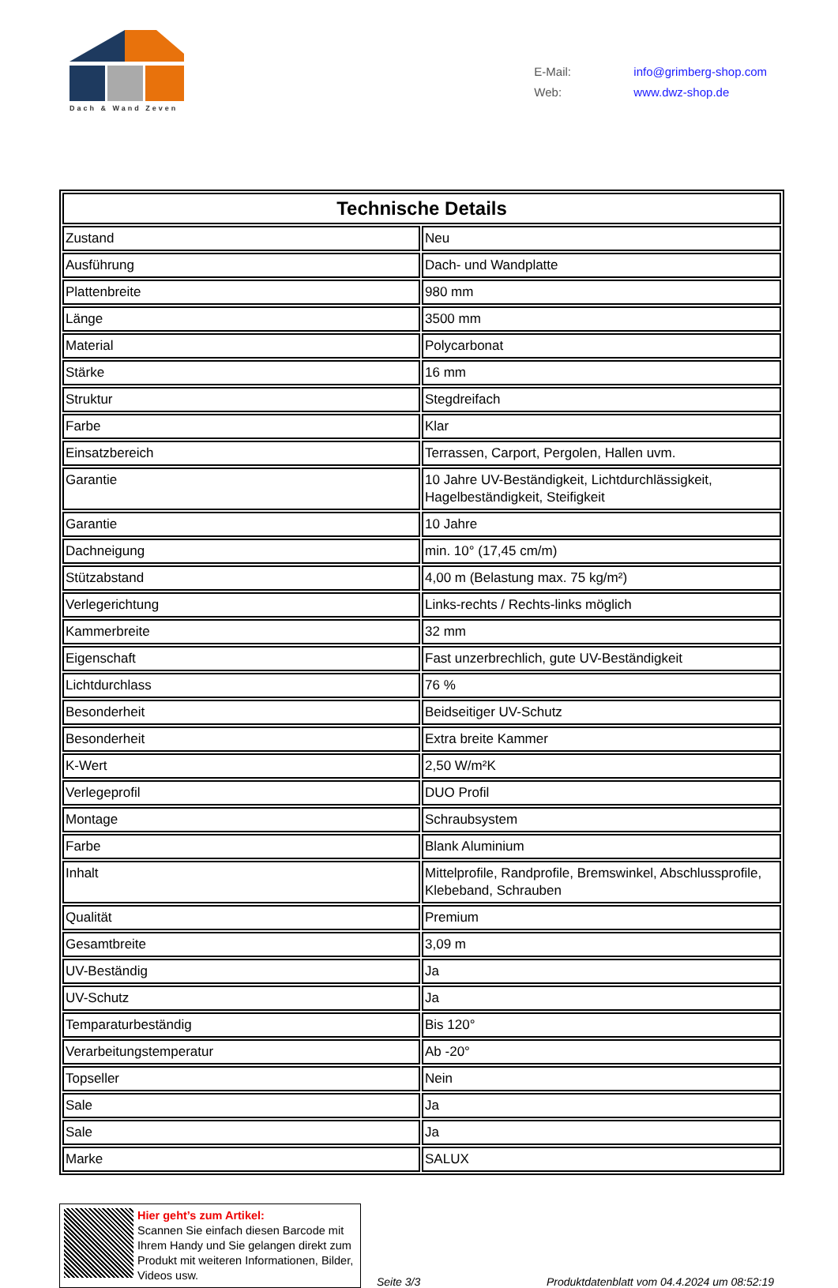Dach & Wand Zeven
E-Mail: info@grimberg-shop.com
Web: www.dwz-shop.de
| Technische Details | |
| --- | --- |
| Zustand | Neu |
| Ausführung | Dach- und Wandplatte |
| Plattenbreite | 980 mm |
| Länge | 3500 mm |
| Material | Polycarbonat |
| Stärke | 16 mm |
| Struktur | Stegdreifach |
| Farbe | Klar |
| Einsatzbereich | Terrassen, Carport, Pergolen, Hallen uvm. |
| Garantie | 10 Jahre UV-Beständigkeit, Lichtdurchlässigkeit, Hagelbeständigkeit, Steifigkeit |
| Garantie | 10 Jahre |
| Dachneigung | min. 10° (17,45 cm/m) |
| Stützabstand | 4,00 m (Belastung max. 75 kg/m²) |
| Verlegerichtung | Links-rechts / Rechts-links möglich |
| Kammerbreite | 32 mm |
| Eigenschaft | Fast unzerbrechlich, gute UV-Beständigkeit |
| Lichtdurchlass | 76 % |
| Besonderheit | Beidseitiger UV-Schutz |
| Besonderheit | Extra breite Kammer |
| K-Wert | 2,50 W/m²K |
| Verlegeprofil | DUO Profil |
| Montage | Schraubsystem |
| Farbe | Blank Aluminium |
| Inhalt | Mittelprofile, Randprofile, Bremswinkel, Abschlussprofile, Klebeband, Schrauben |
| Qualität | Premium |
| Gesamtbreite | 3,09 m |
| UV-Beständig | Ja |
| UV-Schutz | Ja |
| Temparaturbeständig | Bis 120° |
| Verarbeitungstemperatur | Ab -20° |
| Topseller | Nein |
| Sale | Ja |
| Sale | Ja |
| Marke | SALUX |
Hier geht’s zum Artikel:
Scannen Sie einfach diesen Barcode mit Ihrem Handy und Sie gelangen direkt zum Produkt mit weiteren Informationen, Bilder, Videos usw.
Seite 3/3
Produktdatenblatt vom 04.4.2024 um 08:52:19